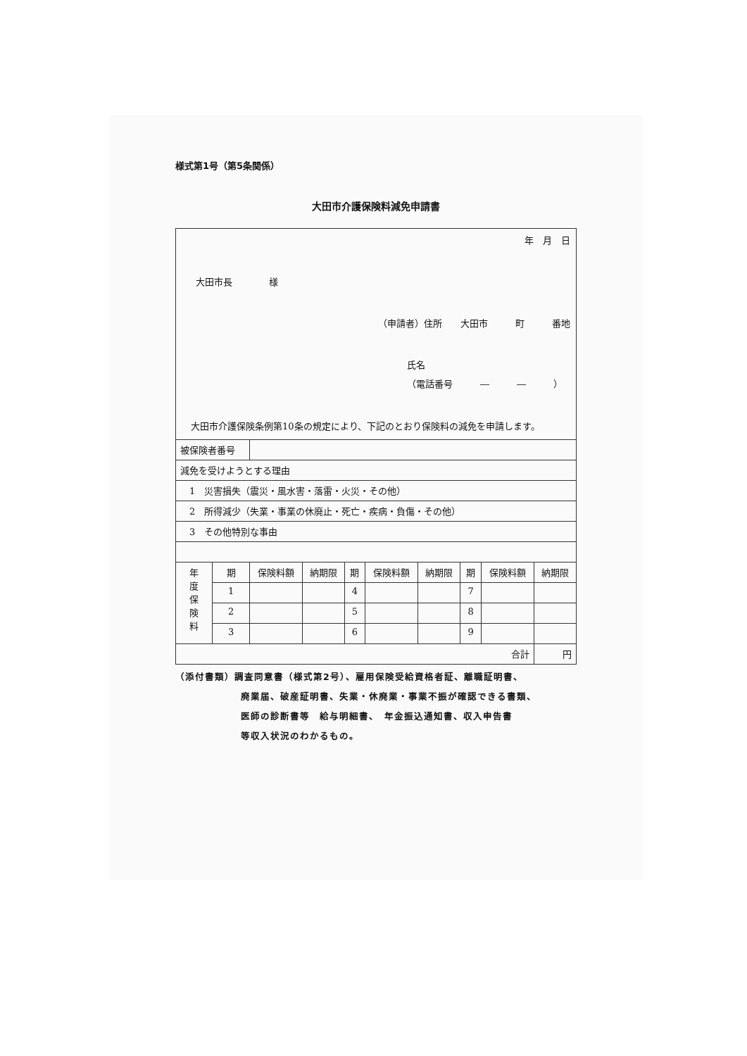様式第1号（第5条関係）
大田市介護保険料減免申請書
| 年 月 日 大田市長 様 （申請者）住所 大田市 町 番地 氏名 （電話番号 ― ― ） 大田市介護保険条例第10条の規定により、下記のとおり保険料の減免を申請します。 | | | | | | | | | |
| 被保険者番号 | | | | | | | | | |
| 減免を受けようとする理由 | | | | | | | | | |
| 1 災害損失（震災・風水害・落雷・火災・その他） | | | | | | | | | |
| 2 所得減少（失業・事業の休廃止・死亡・疾病・負傷・その他） | | | | | | | | | |
| 3 その他特別な事由 | | | | | | | | | |
| 年 度 保 険 料 | 期 | 保険料額 | 納期限 | 期 | 保険料額 | 納期限 | 期 | 保険料額 | 納期限 |
| | 1 | | | 4 | | | 7 | | |
| | 2 | | | 5 | | | 8 | | |
| | 3 | | | 6 | | | 9 | | |
| 合計 | | | | | | | | | 円 |
（添付書類）調査同意書（様式第2号）、雇用保険受給資格者証、離職証明書、
廃業届、破産証明書、失業・休廃業・事業不振が確認できる書類、
医師の診断書等　給与明細書、　年金振込通知書、収入申告書
等収入状況のわかるもの。